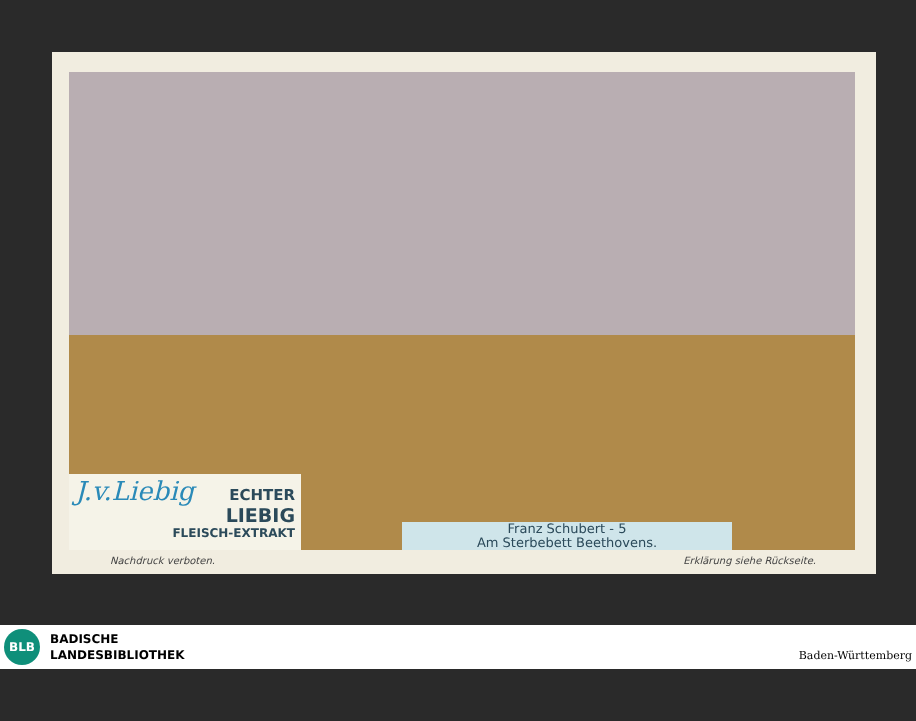J.v.Liebig
ECHTER
LIEBIG
FLEISCH-EXTRAKT
Franz Schubert - 5
Am Sterbebett Beethovens.
Nachdruck verboten. Erklärung siehe Rückseite.
BLB
BADISCHE
LANDESBIBLIOTHEK
Baden-Württemberg